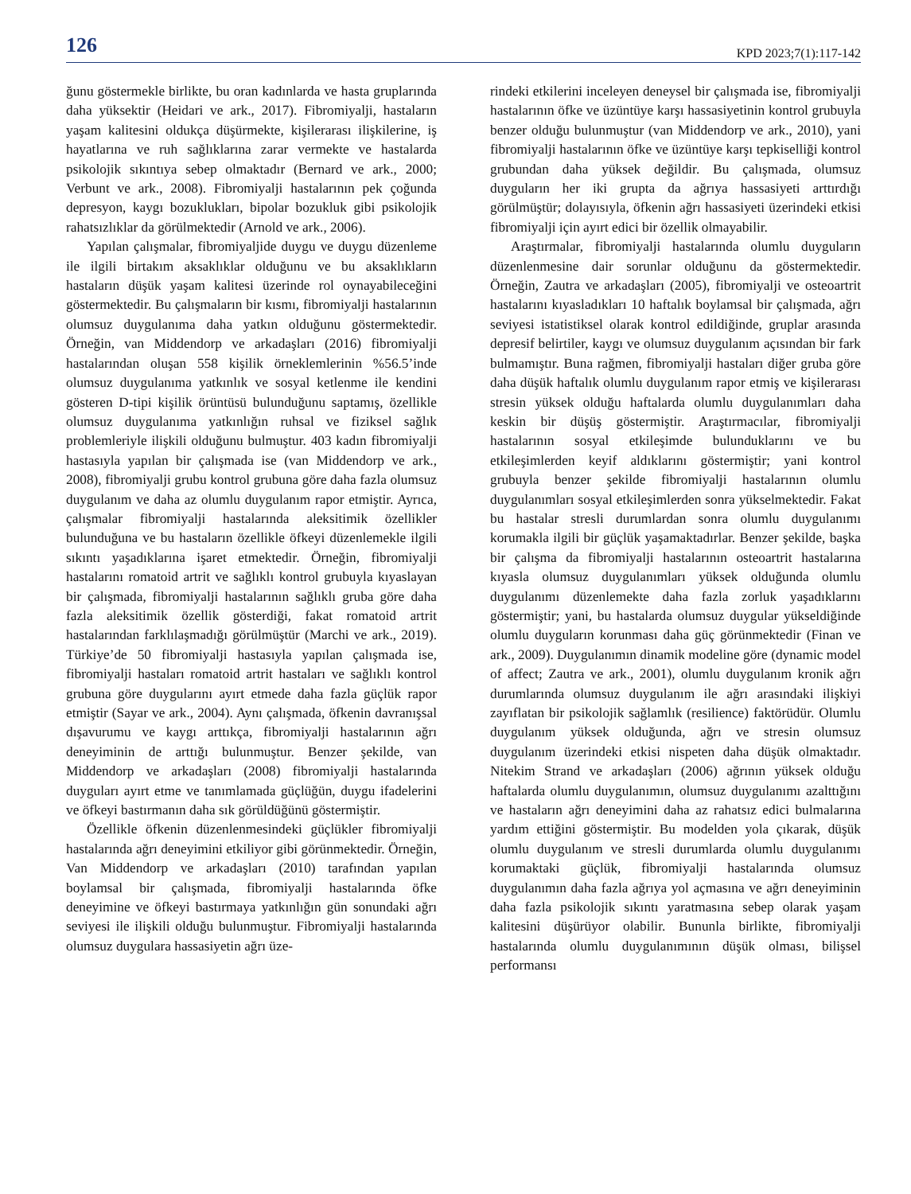126 KPD 2023;7(1):117-142
ğunu göstermekle birlikte, bu oran kadınlarda ve hasta gruplarında daha yüksektir (Heidari ve ark., 2017). Fibromiyalji, hastaların yaşam kalitesini oldukça düşürmekte, kişilerarası ilişkilerine, iş hayatlarına ve ruh sağlıklarına zarar vermekte ve hastalarda psikolojik sıkıntıya sebep olmaktadır (Bernard ve ark., 2000; Verbunt ve ark., 2008). Fibromiyalji hastalarının pek çoğunda depresyon, kaygı bozuklukları, bipolar bozukluk gibi psikolojik rahatsızlıklar da görülmektedir (Arnold ve ark., 2006).
Yapılan çalışmalar, fibromiyaljide duygu ve duygu düzenleme ile ilgili birtakım aksaklıklar olduğunu ve bu aksaklıkların hastaların düşük yaşam kalitesi üzerinde rol oynayabileceğini göstermektedir. Bu çalışmaların bir kısmı, fibromiyalji hastalarının olumsuz duygulanıma daha yatkın olduğunu göstermektedir. Örneğin, van Middendorp ve arkadaşları (2016) fibromiyalji hastalarından oluşan 558 kişilik örneklemlerinin %56.5’inde olumsuz duygulanıma yatkınlık ve sosyal ketlenme ile kendini gösteren D-tipi kişilik örüntüsü bulunduğunu saptamış, özellikle olumsuz duygulanıma yatkınlığın ruhsal ve fiziksel sağlık problemleriyle ilişkili olduğunu bulmuştur. 403 kadın fibromiyalji hastasıyla yapılan bir çalışmada ise (van Middendorp ve ark., 2008), fibromiyalji grubu kontrol grubuna göre daha fazla olumsuz duygulanım ve daha az olumlu duygulanım rapor etmiştir. Ayrıca, çalışmalar fibromiyalji hastalarında aleksitimik özellikler bulunduğuna ve bu hastaların özellikle öfkeyi düzenlemekle ilgili sıkıntı yaşadıklarına işaret etmektedir. Örneğin, fibromiyalji hastalarını romatoid artrit ve sağlıklı kontrol grubuyla kıyaslayan bir çalışmada, fibromiyalji hastalarının sağlıklı gruba göre daha fazla aleksitimik özellik gösterdiği, fakat romatoid artrit hastalarından farklılaşmadığı görülmüştür (Marchi ve ark., 2019). Türkiye’de 50 fibromiyalji hastasıyla yapılan çalışmada ise, fibromiyalji hastaları romatoid artrit hastaları ve sağlıklı kontrol grubuna göre duygularını ayırt etmede daha fazla güçlük rapor etmiştir (Sayar ve ark., 2004). Aynı çalışmada, öfkenin davranışsal dışavurumu ve kaygı arttıkça, fibromiyalji hastalarının ağrı deneyiminin de arttığı bulunmuştur. Benzer şekilde, van Middendorp ve arkadaşları (2008) fibromiyalji hastalarında duyguları ayırt etme ve tanımlamada güçlüğün, duygu ifadelerini ve öfkeyi bastırmanın daha sık görüldüğünü göstermiştir.
Özellikle öfkenin düzenlenmesindeki güçlükler fibromiyalji hastalarında ağrı deneyimini etkiliyor gibi görünmektedir. Örneğin, Van Middendorp ve arkadaşları (2010) tarafından yapılan boylamsal bir çalışmada, fibromiyalji hastalarında öfke deneyimine ve öfkeyi bastırmaya yatkınlığın gün sonundaki ağrı seviyesi ile ilişkili olduğu bulunmuştur. Fibromiyalji hastalarında olumsuz duygulara hassasiyetin ağrı üze-
rindeki etkilerini inceleyen deneysel bir çalışmada ise, fibromiyalji hastalarının öfke ve üzüntüye karşı hassasiyetinin kontrol grubuyla benzer olduğu bulunmuştur (van Middendorp ve ark., 2010), yani fibromiyalji hastalarının öfke ve üzüntüye karşı tepkiselliği kontrol grubundan daha yüksek değildir. Bu çalışmada, olumsuz duyguların her iki grupta da ağrıya hassasiyeti arttırdığı görülmüştür; dolayısıyla, öfkenin ağrı hassasiyeti üzerindeki etkisi fibromiyalji için ayırt edici bir özellik olmayabilir.
Araştırmalar, fibromiyalji hastalarında olumlu duyguların düzenlenmesine dair sorunlar olduğunu da göstermektedir. Örneğin, Zautra ve arkadaşları (2005), fibromiyalji ve osteoartrit hastalarını kıyasladıkları 10 haftalık boylamsal bir çalışmada, ağrı seviyesi istatistiksel olarak kontrol edildiğinde, gruplar arasında depresif belirtiler, kaygı ve olumsuz duygulanım açısından bir fark bulmamıştır. Buna rağmen, fibromiyalji hastaları diğer gruba göre daha düşük haftalık olumlu duygulanım rapor etmiş ve kişilerarası stresin yüksek olduğu haftalarda olumlu duygulanımları daha keskin bir düşüş göstermiştir. Araştırmacılar, fibromiyalji hastalarının sosyal etkileşimde bulunduklarını ve bu etkileşimlerden keyif aldıklarını göstermiştir; yani kontrol grubuyla benzer şekilde fibromiyalji hastalarının olumlu duygulanımları sosyal etkileşimlerden sonra yükselmektedir. Fakat bu hastalar stresli durumlardan sonra olumlu duygulanımı korumakla ilgili bir güçlük yaşamaktadırlar. Benzer şekilde, başka bir çalışma da fibromiyalji hastalarının osteoartrit hastalarına kıyasla olumsuz duygulanımları yüksek olduğunda olumlu duygulanımı düzenlemekte daha fazla zorluk yaşadıklarını göstermiştir; yani, bu hastalarda olumsuz duygular yükseldiğinde olumlu duyguların korunması daha güç görünmektedir (Finan ve ark., 2009). Duygulanımın dinamik modeline göre (dynamic model of affect; Zautra ve ark., 2001), olumlu duygulanım kronik ağrı durumlarında olumsuz duygulanım ile ağrı arasındaki ilişkiyi zayıflatan bir psikolojik sağlamlık (resilience) faktörüdür. Olumlu duygulanım yüksek olduğunda, ağrı ve stresin olumsuz duygulanım üzerindeki etkisi nispeten daha düşük olmaktadır. Nitekim Strand ve arkadaşları (2006) ağrının yüksek olduğu haftalarda olumlu duygulanımın, olumsuz duygulanımı azalttığını ve hastaların ağrı deneyimini daha az rahatsız edici bulmalarına yardım ettiğini göstermiştir. Bu modelden yola çıkarak, düşük olumlu duygulanım ve stresli durumlarda olumlu duygulanımı korumaktaki güçlük, fibromiyalji hastalarında olumsuz duygulanımın daha fazla ağrıya yol açmasına ve ağrı deneyiminin daha fazla psikolojik sıkıntı yaratmasına sebep olarak yaşam kalitesini düşürüyor olabilir. Bununla birlikte, fibromiyalji hastalarında olumlu duygulanımının düşük olması, bilişsel performansı